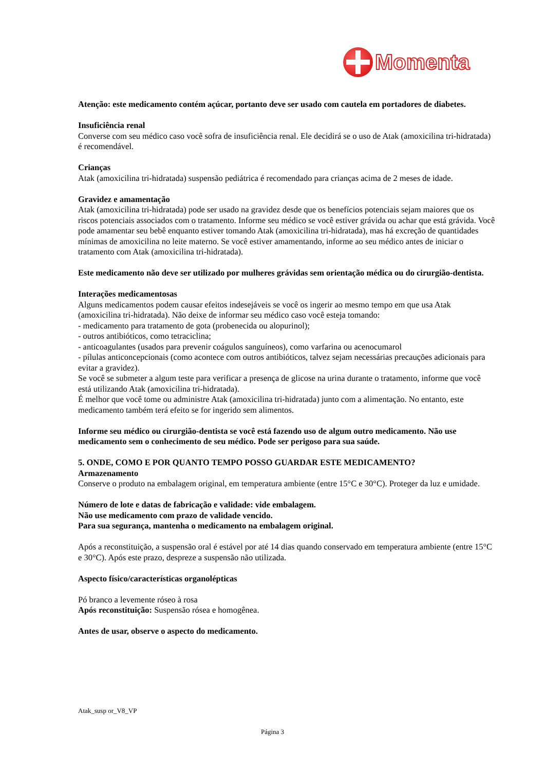Momenta
Atenção: este medicamento contém açúcar, portanto deve ser usado com cautela em portadores de diabetes.
Insuficiência renal
Converse com seu médico caso você sofra de insuficiência renal. Ele decidirá se o uso de Atak (amoxicilina tri-hidratada) é recomendável.
Crianças
Atak (amoxicilina tri-hidratada) suspensão pediátrica é recomendado para crianças acima de 2 meses de idade.
Gravidez e amamentação
Atak (amoxicilina tri-hidratada) pode ser usado na gravidez desde que os benefícios potenciais sejam maiores que os riscos potenciais associados com o tratamento. Informe seu médico se você estiver grávida ou achar que está grávida. Você pode amamentar seu bebê enquanto estiver tomando Atak (amoxicilina tri-hidratada), mas há excreção de quantidades mínimas de amoxicilina no leite materno. Se você estiver amamentando, informe ao seu médico antes de iniciar o tratamento com Atak (amoxicilina tri-hidratada).
Este medicamento não deve ser utilizado por mulheres grávidas sem orientação médica ou do cirurgião-dentista.
Interações medicamentosas
Alguns medicamentos podem causar efeitos indesejáveis se você os ingerir ao mesmo tempo em que usa Atak (amoxicilina tri-hidratada). Não deixe de informar seu médico caso você esteja tomando:
- medicamento para tratamento de gota (probenecida ou alopurinol);
- outros antibióticos, como tetraciclina;
- anticoagulantes (usados para prevenir coágulos sanguíneos), como varfarina ou acenocumarol
- pílulas anticoncepcionais (como acontece com outros antibióticos, talvez sejam necessárias precauções adicionais para evitar a gravidez).
Se você se submeter a algum teste para verificar a presença de glicose na urina durante o tratamento, informe que você está utilizando Atak (amoxicilina tri-hidratada).
É melhor que você tome ou administre Atak (amoxicilina tri-hidratada) junto com a alimentação. No entanto, este medicamento também terá efeito se for ingerido sem alimentos.
Informe seu médico ou cirurgião-dentista se você está fazendo uso de algum outro medicamento. Não use medicamento sem o conhecimento de seu médico. Pode ser perigoso para sua saúde.
5. ONDE, COMO E POR QUANTO TEMPO POSSO GUARDAR ESTE MEDICAMENTO?
Armazenamento
Conserve o produto na embalagem original, em temperatura ambiente (entre 15°C e 30°C). Proteger da luz e umidade.
Número de lote e datas de fabricação e validade: vide embalagem.
Não use medicamento com prazo de validade vencido.
Para sua segurança, mantenha o medicamento na embalagem original.
Após a reconstituição, a suspensão oral é estável por até 14 dias quando conservado em temperatura ambiente (entre 15°C e 30°C). Após este prazo, despreze a suspensão não utilizada.
Aspecto físico/características organolépticas
Pó branco a levemente róseo à rosa
Após reconstituição: Suspensão rósea e homogênea.
Antes de usar, observe o aspecto do medicamento.
Atak_susp or_V8_VP
Página 3